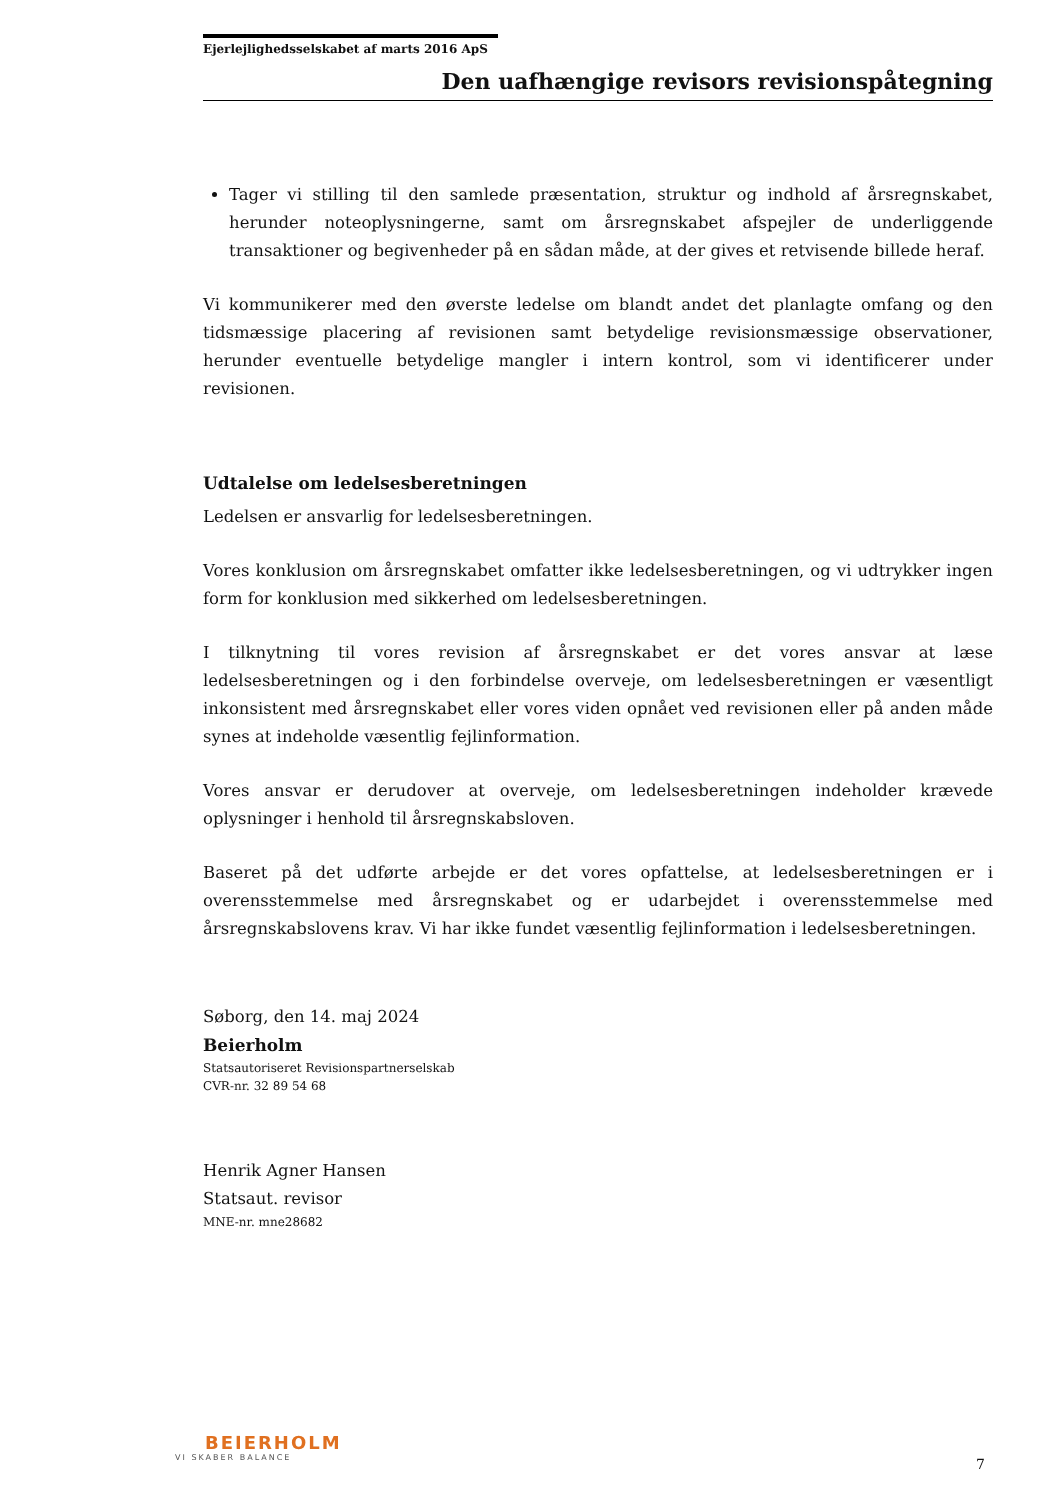Ejerlejlighedsselskabet af marts 2016 ApS
Den uafhængige revisors revisionspåtegning
Tager vi stilling til den samlede præsentation, struktur og indhold af årsregnskabet, herunder noteoplysningerne, samt om årsregnskabet afspejler de underliggende transaktioner og begivenheder på en sådan måde, at der gives et retvisende billede heraf.
Vi kommunikerer med den øverste ledelse om blandt andet det planlagte omfang og den tidsmæssige placering af revisionen samt betydelige revisionsmæssige observationer, herunder eventuelle betydelige mangler i intern kontrol, som vi identificerer under revisionen.
Udtalelse om ledelsesberetningen
Ledelsen er ansvarlig for ledelsesberetningen.
Vores konklusion om årsregnskabet omfatter ikke ledelsesberetningen, og vi udtrykker ingen form for konklusion med sikkerhed om ledelsesberetningen.
I tilknytning til vores revision af årsregnskabet er det vores ansvar at læse ledelsesberetningen og i den forbindelse overveje, om ledelsesberetningen er væsentligt inkonsistent med årsregnskabet eller vores viden opnået ved revisionen eller på anden måde synes at indeholde væsentlig fejlinformation.
Vores ansvar er derudover at overveje, om ledelsesberetningen indeholder krævede oplysninger i henhold til årsregnskabsloven.
Baseret på det udførte arbejde er det vores opfattelse, at ledelsesberetningen er i overensstemmelse med årsregnskabet og er udarbejdet i overensstemmelse med årsregnskabslovens krav. Vi har ikke fundet væsentlig fejlinformation i ledelsesberetningen.
Søborg, den 14. maj 2024
Beierholm
Statsautoriseret Revisionspartnerselskab
CVR-nr. 32 89 54 68
Henrik Agner Hansen
Statsaut. revisor
MNE-nr. mne28682
BEIERHOLM
VI SKABER BALANCE
7